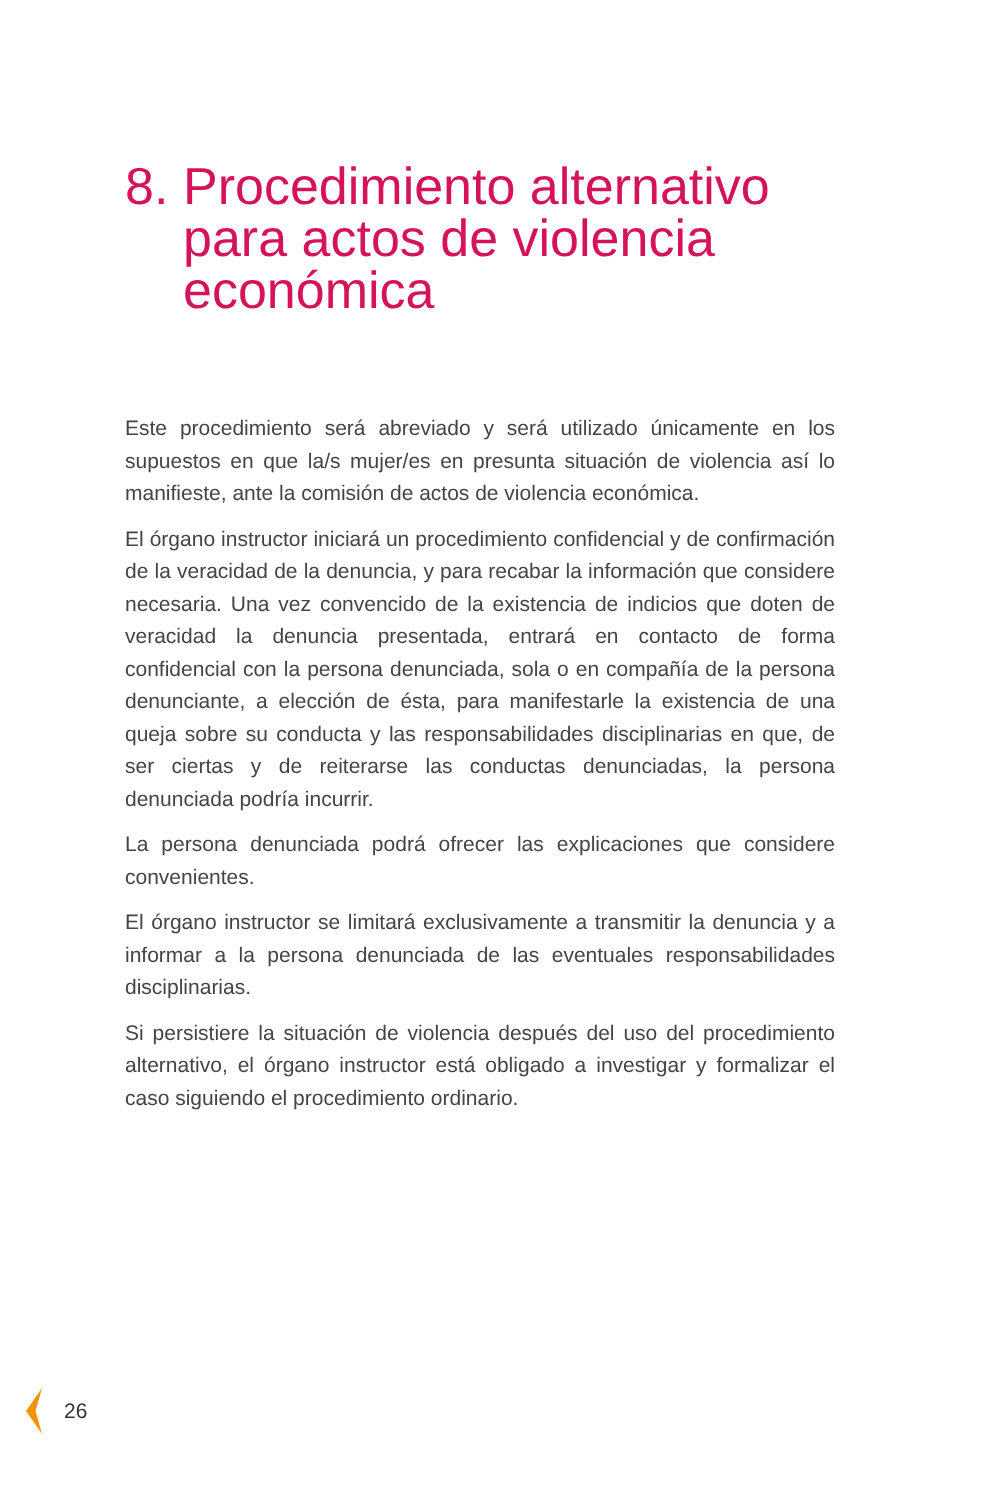8. Procedimiento alternativo
para actos de violencia
económica
Este procedimiento será abreviado y será utilizado únicamente en los supuestos en que la/s mujer/es en presunta situación de violencia así lo manifieste, ante la comisión de actos de violencia económica.
El órgano instructor iniciará un procedimiento confidencial y de confirmación de la veracidad de la denuncia, y para recabar la información que considere necesaria. Una vez convencido de la existencia de indicios que doten de veracidad la denuncia presentada, entrará en contacto de forma confidencial con la persona denunciada, sola o en compañía de la persona denunciante, a elección de ésta, para manifestarle la existencia de una queja sobre su conducta y las responsabilidades disciplinarias en que, de ser ciertas y de reiterarse las conductas denunciadas, la persona denunciada podría incurrir.
La persona denunciada podrá ofrecer las explicaciones que considere convenientes.
El órgano instructor se limitará exclusivamente a transmitir la denuncia y a informar a la persona denunciada de las eventuales responsabilidades disciplinarias.
Si persistiere la situación de violencia después del uso del procedimiento alternativo, el órgano instructor está obligado a investigar y formalizar el caso siguiendo el procedimiento ordinario.
26